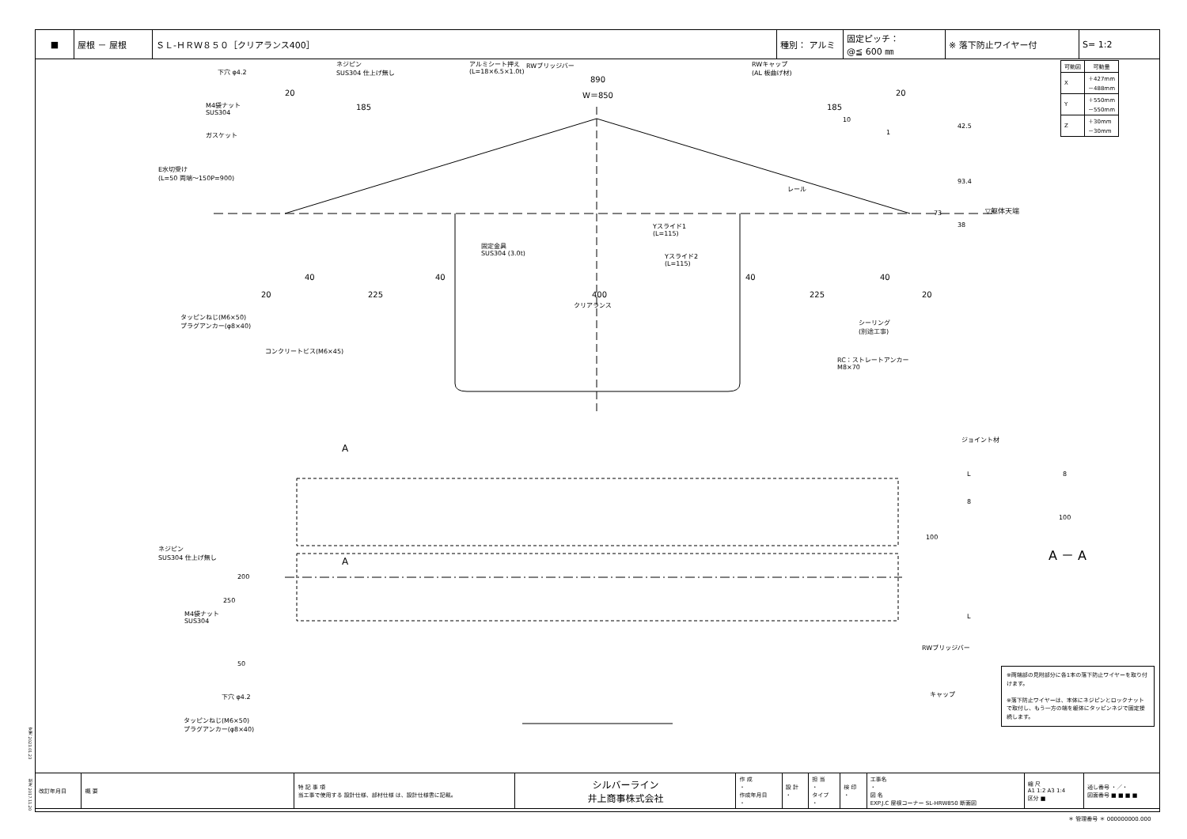| ■ | 屋根 － 屋根 | ＳＬ-ＨＲＷ８５０［クリアランス400］ | 種別： アルミ | 固定ピッチ： @≦ 600 ㎜ | ※ 落下防止ワイヤー付 | S= 1:2 |
| 可動図 | 可動量 |
| --- | --- |
| X | ＋427mm －488mm |
| Y | ＋550mm －550mm |
| Z | ＋30mm －30mm |
下穴 φ4.2
ネジピン
SUS304 仕上げ無し
アルミシート押え
(L=18×6.5×1.0t)
RWブリッジバー
RWキャップ
(AL 板曲げ材)
890
W＝850
20 20
185 185
10
1
M4袋ナット
SUS304
ガスケット
E水切受け
(L=50 両端～150P=900)
42.5
93.4
73
38
▽躯体天端
レール
Yスライド1
(L=115)
Yスライド2
(L=115)
固定金具
SUS304 (3.0t)
40 40 40 40
20 225 400 225 20
クリアランス
タッピンねじ(M6×50)
プラグアンカー(φ8×40)
シーリング
(別途工事)
コンクリートビス(M6×45)
RC：ストレートアンカー
M8×70
ジョイント材
A
A
L
L
8
100
8
100
A － A
ネジピン
SUS304 仕上げ無し
200
250
50
M4袋ナット
SUS304
下穴 φ4.2
タッピンねじ(M6×50)
プラグアンカー(φ8×40)
RWブリッジバー
キャップ
※両端部の見附部分に各1本の落下防止ワイヤーを取り付けます。
※落下防止ワイヤーは、本体にネジピンとロックナットで取付し、もう一方の端を躯体にタッピンネジで固定接続します。
| 改訂年月日 | 概 要 | 特 記 事 項 当工事で使用する 設計仕様、部材仕様 は、設計仕様書に記載。 | シルバーライン 井上商事株式会社 | 作 成 ・ 作成年月日 ・ | 設 計 ・ | 担 当 ・ タイプ ・ | 検 印 ・ | 工事名 ・ 図 名 EXP.J.C 屋根コーナー SL-HRW850 断面図 | 縮 尺 A1 1:2 A3 1:4 区分 ■ | 通し番号 ・／・ 図面番号 ■ ■ ■ ■ |
＊ 管理番号 ＊ 000000000.000
変更 2023.01.23
制定 2017.11.20